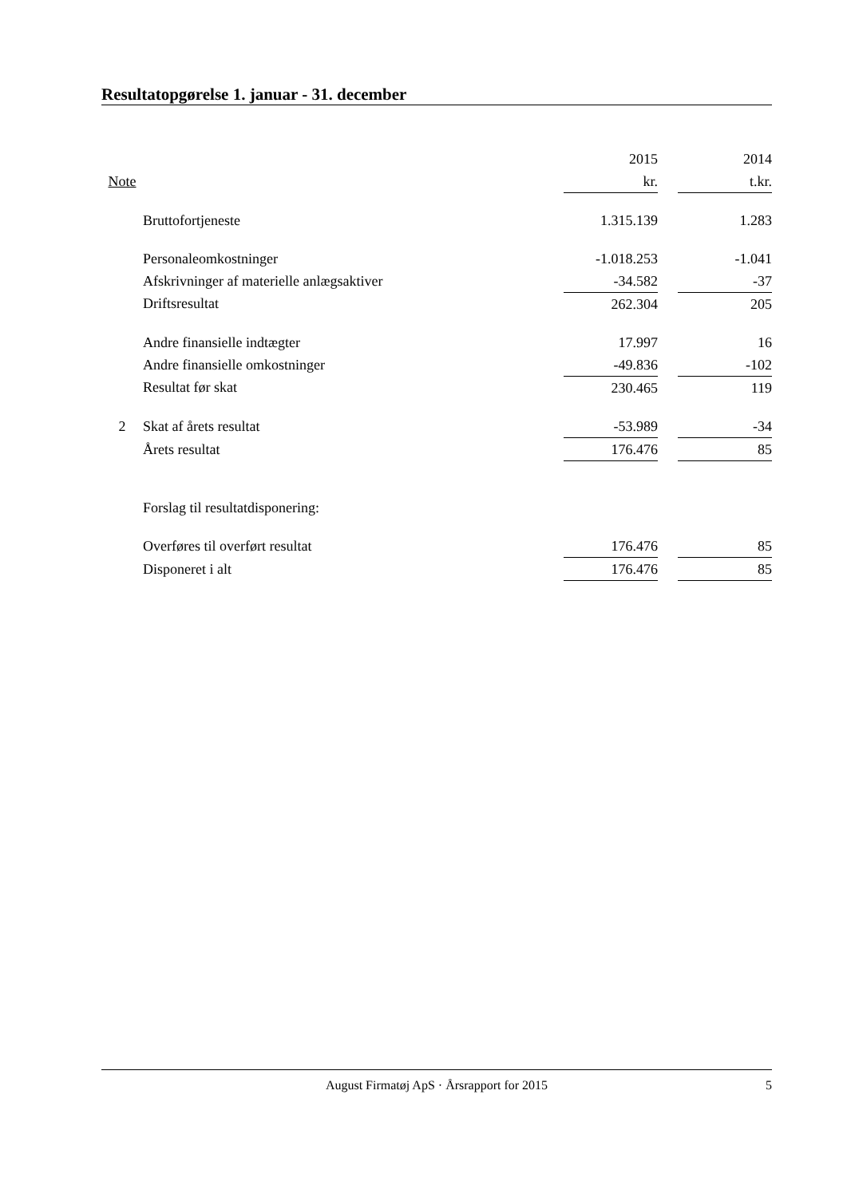Resultatopgørelse 1. januar - 31. december
| | | 2015 | | 2014 |
| --- | --- | --- | --- | --- |
| Note | | kr. | | t.kr. |
| | Bruttofortjeneste | 1.315.139 | | 1.283 |
| | Personaleomkostninger | -1.018.253 | | -1.041 |
| | Afskrivninger af materielle anlægsaktiver | -34.582 | | -37 |
| | Driftsresultat | 262.304 | | 205 |
| | Andre finansielle indtægter | 17.997 | | 16 |
| | Andre finansielle omkostninger | -49.836 | | -102 |
| | Resultat før skat | 230.465 | | 119 |
| 2 | Skat af årets resultat | -53.989 | | -34 |
| | Årets resultat | 176.476 | | 85 |
| | Forslag til resultatdisponering: | | | |
| | Overføres til overført resultat | 176.476 | | 85 |
| | Disponeret i alt | 176.476 | | 85 |
August Firmatøj ApS · Årsrapport for 2015 5